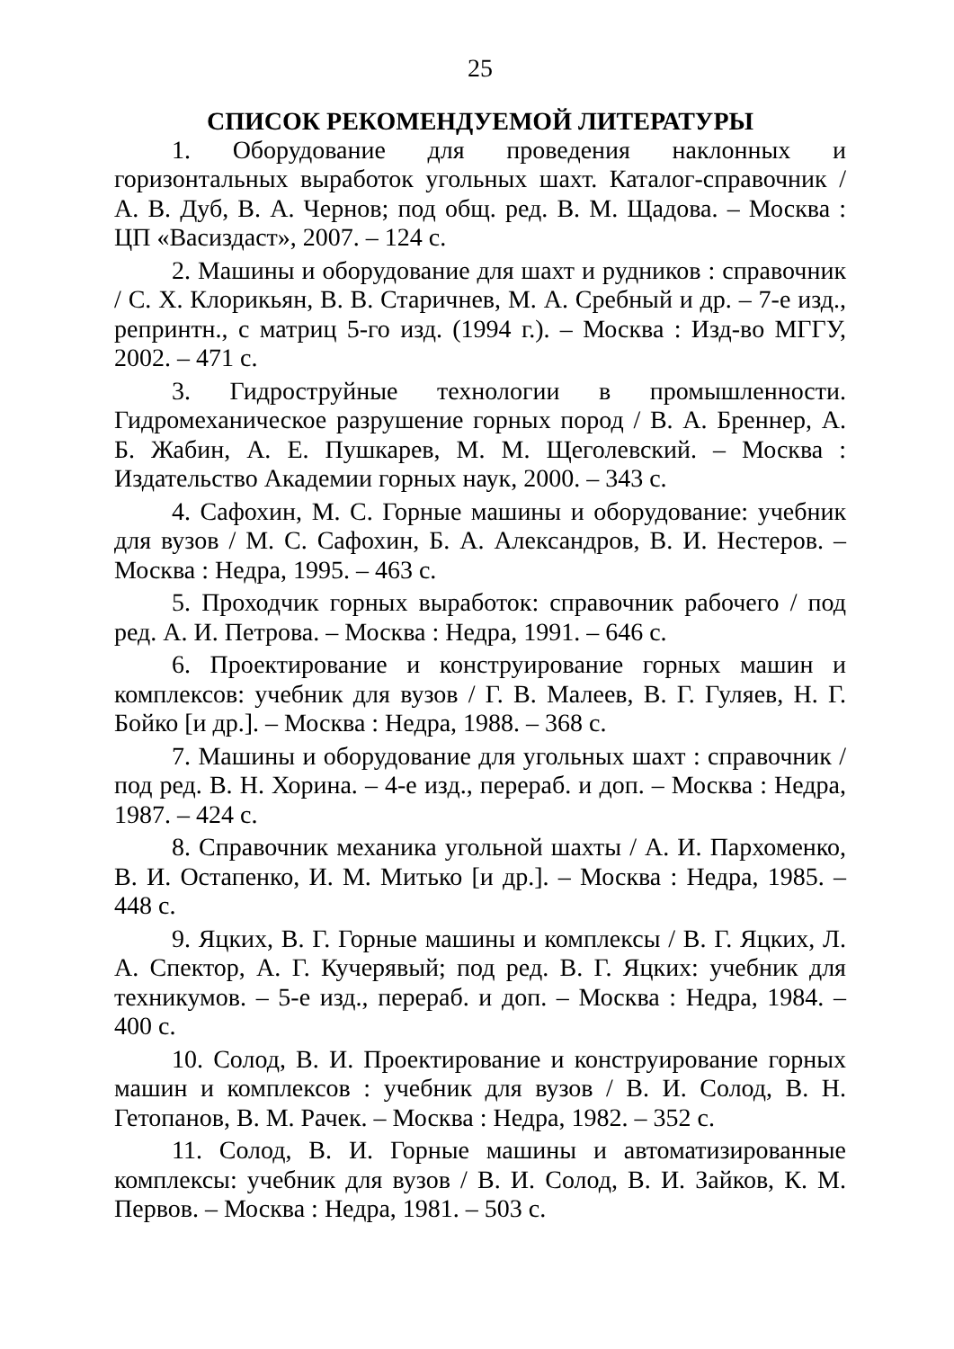25
СПИСОК РЕКОМЕНДУЕМОЙ ЛИТЕРАТУРЫ
1. Оборудование для проведения наклонных и горизонтальных выработок угольных шахт. Каталог-справочник / А. В. Дуб, В. А. Чернов; под общ. ред. В. М. Щадова. – Москва : ЦП «Васиздаст», 2007. – 124 с.
2. Машины и оборудование для шахт и рудников : справочник / С. Х. Клорикьян, В. В. Старичнев, М. А. Сребный и др. – 7-е изд., репринтн., с матриц 5-го изд. (1994 г.). – Москва : Изд-во МГГУ, 2002. – 471 с.
3. Гидроструйные технологии в промышленности. Гидромеханическое разрушение горных пород / В. А. Бреннер, А. Б. Жабин, А. Е. Пушкарев, М. М. Щеголевский. – Москва : Издательство Академии горных наук, 2000. – 343 с.
4. Сафохин, М. С. Горные машины и оборудование: учебник для вузов / М. С. Сафохин, Б. А. Александров, В. И. Нестеров. – Москва : Недра, 1995. – 463 с.
5. Проходчик горных выработок: справочник рабочего / под ред. А. И. Петрова. – Москва : Недра, 1991. – 646 с.
6. Проектирование и конструирование горных машин и комплексов: учебник для вузов / Г. В. Малеев, В. Г. Гуляев, Н. Г. Бойко [и др.]. – Москва : Недра, 1988. – 368 с.
7. Машины и оборудование для угольных шахт : справочник / под ред. В. Н. Хорина. – 4-е изд., перераб. и доп. – Москва : Недра, 1987. – 424 с.
8. Справочник механика угольной шахты / А. И. Пархоменко, В. И. Остапенко, И. М. Митько [и др.]. – Москва : Недра, 1985. – 448 с.
9. Яцких, В. Г. Горные машины и комплексы / В. Г. Яцких, Л. А. Спектор, А. Г. Кучерявый; под ред. В. Г. Яцких: учебник для техникумов. – 5-е изд., перераб. и доп. – Москва : Недра, 1984. – 400 с.
10. Солод, В. И. Проектирование и конструирование горных машин и комплексов : учебник для вузов / В. И. Солод, В. Н. Гетопанов, В. М. Рачек. – Москва : Недра, 1982. – 352 с.
11. Солод, В. И. Горные машины и автоматизированные комплексы: учебник для вузов / В. И. Солод, В. И. Зайков, К. М. Первов. – Москва : Недра, 1981. – 503 с.